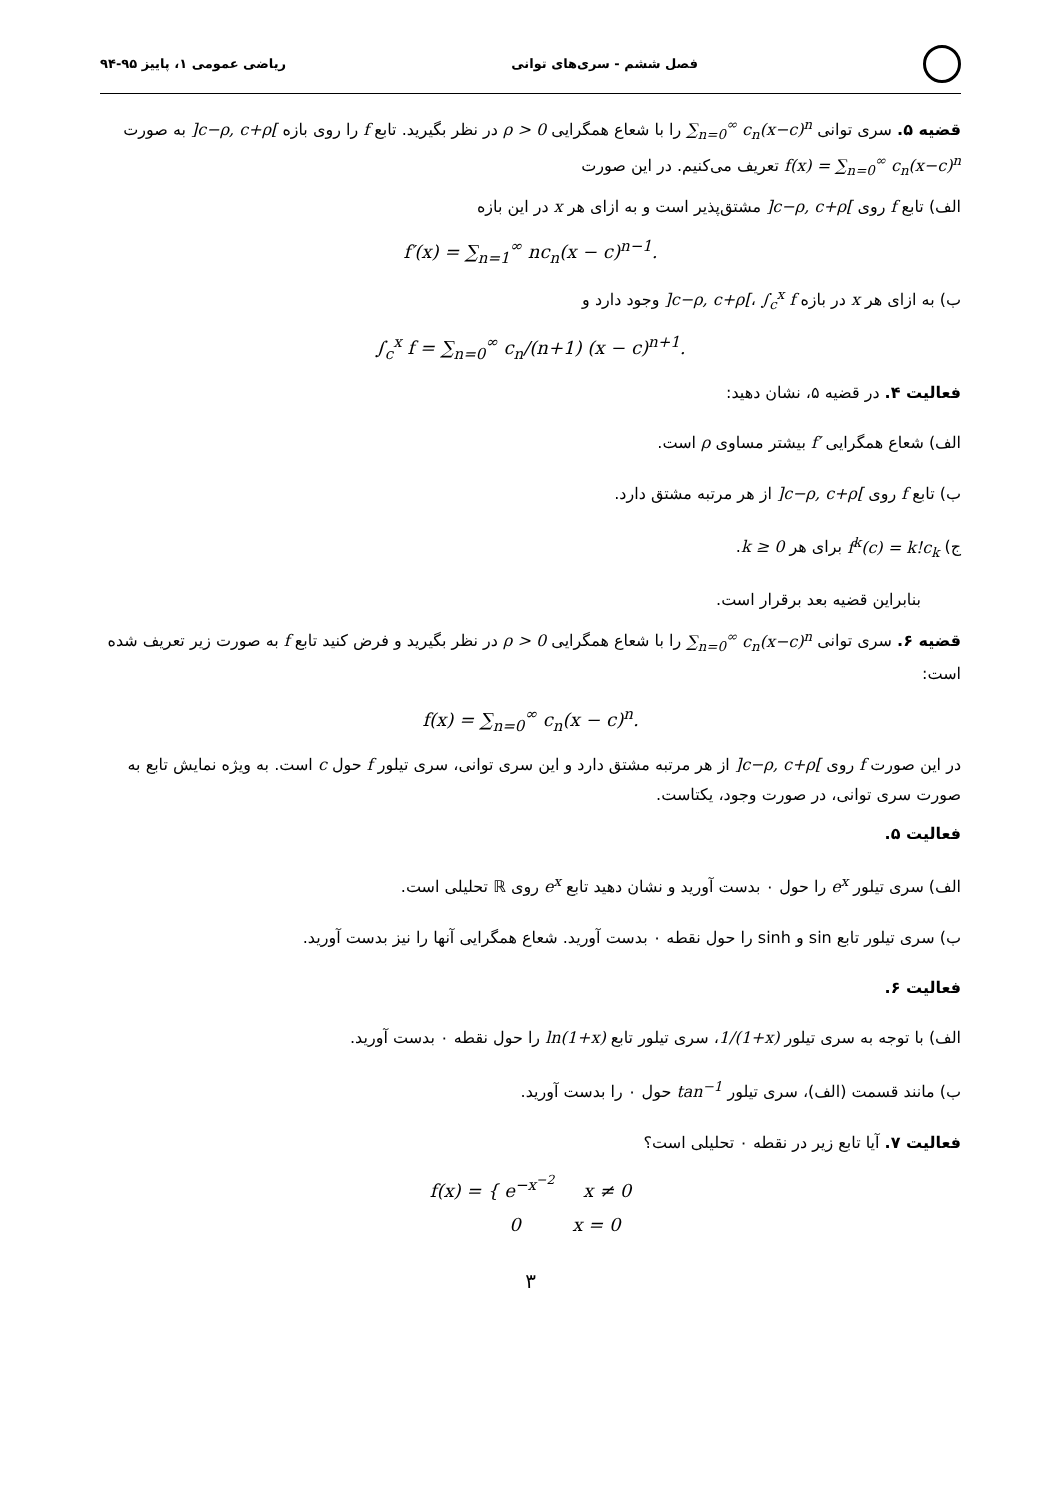فصل ششم - سری‌های توانی ریاضی عمومی ۱، پاییز ۹۵-۹۴
قضیه ۵. سری توانی ∑<sub>n=0</sub><sup>∞</sup> c<sub>n</sub>(x−c)<sup>n</sup> را با شعاع همگرایی ρ > 0 در نظر بگیرید. تابع f را روی بازه ]c−ρ, c+ρ[ به صورت f(x) = ∑<sub>n=0</sub><sup>∞</sup> c<sub>n</sub>(x−c)<sup>n</sup> تعریف می‌کنیم. در این صورت
الف) تابع f روی ]c−ρ, c+ρ[ مشتق‌پذیر است و به ازای هر x در این بازه
f′(x) = ∑<sub>n=1</sub><sup>∞</sup> nc<sub>n</sub>(x − c)<sup>n−1</sup>.
ب) به ازای هر x در بازه ]c−ρ, c+ρ[، ∫<sub>c</sub><sup>x</sup> f وجود دارد و
∫<sub>c</sub><sup>x</sup> f = ∑<sub>n=0</sub><sup>∞</sup> c<sub>n</sub>/(n+1) (x − c)<sup>n+1</sup>.
فعالیت ۴. در قضیه ۵، نشان دهید:
الف) شعاع همگرایی f′ بیشتر مساوی ρ است.
ب) تابع f روی ]c−ρ, c+ρ[ از هر مرتبه مشتق دارد.
ج) f<sup>k</sup>(c) = k!c<sub>k</sub> برای هر k ≥ 0.
بنابراین قضیه بعد برقرار است.
قضیه ۶. سری توانی ∑<sub>n=0</sub><sup>∞</sup> c<sub>n</sub>(x−c)<sup>n</sup> را با شعاع همگرایی ρ > 0 در نظر بگیرید و فرض کنید تابع f به صورت زیر تعریف شده است:
f(x) = ∑<sub>n=0</sub><sup>∞</sup> c<sub>n</sub>(x − c)<sup>n</sup>.
در این صورت f روی ]c−ρ, c+ρ[ از هر مرتبه مشتق دارد و این سری توانی، سری تیلور f حول c است. به ویژه نمایش تابع به صورت سری توانی، در صورت وجود، یکتاست.
فعالیت ۵.
الف) سری تیلور e<sup>x</sup> را حول ۰ بدست آورید و نشان دهید تابع e<sup>x</sup> روی ℝ تحلیلی است.
ب) سری تیلور تابع sin و sinh را حول نقطه ۰ بدست آورید. شعاع همگرایی آنها را نیز بدست آورید.
فعالیت ۶.
الف) با توجه به سری تیلور 1/(1+x)، سری تیلور تابع ln(1+x) را حول نقطه ۰ بدست آورید.
ب) مانند قسمت (الف)، سری تیلور tan<sup>−1</sup> حول ۰ را بدست آورید.
فعالیت ۷. آیا تابع زیر در نقطه ۰ تحلیلی است؟
f(x) = { e<sup>−x<sup>−2</sup></sup> x ≠ 0
0 x = 0
۳